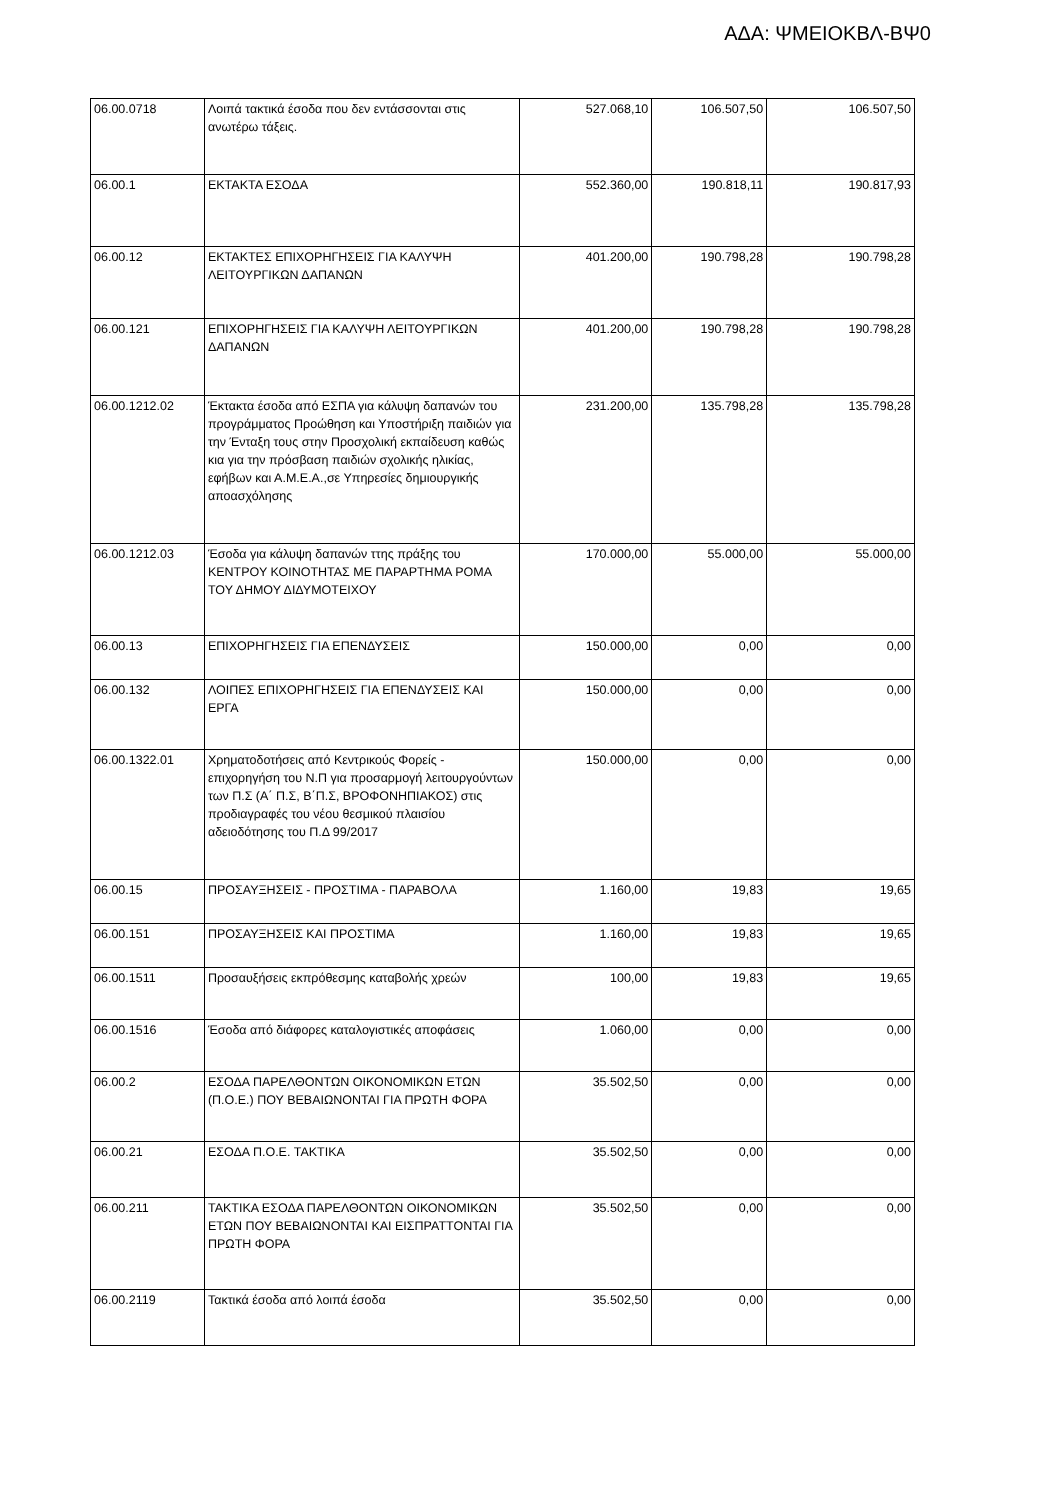ΑΔΑ: ΨΜΕΙΟΚΒΛ-ΒΨ0
| 06.00.0718 | Λοιπά τακτικά έσοδα που δεν εντάσσονται στις ανωτέρω τάξεις. | 527.068,10 | 106.507,50 | 106.507,50 |
| 06.00.1 | ΕΚΤΑΚΤΑ ΕΣΟΔΑ | 552.360,00 | 190.818,11 | 190.817,93 |
| 06.00.12 | ΕΚΤΑΚΤΕΣ ΕΠΙΧΟΡΗΓΗΣΕΙΣ ΓΙΑ ΚΑΛΥΨΗ ΛΕΙΤΟΥΡΓΙΚΩΝ ΔΑΠΑΝΩΝ | 401.200,00 | 190.798,28 | 190.798,28 |
| 06.00.121 | ΕΠΙΧΟΡΗΓΗΣΕΙΣ ΓΙΑ ΚΑΛΥΨΗ ΛΕΙΤΟΥΡΓΙΚΩΝ ΔΑΠΑΝΩΝ | 401.200,00 | 190.798,28 | 190.798,28 |
| 06.00.1212.02 | Έκτακτα έσοδα από ΕΣΠΑ για κάλυψη δαπανών του προγράμματος Προώθηση και Υποστήριξη παιδιών για την Ένταξη τους στην Προσχολική εκπαίδευση καθώς κια για την πρόσβαση παιδιών σχολικής ηλικίας, εφήβων και Α.Μ.Ε.Α.,σε Υπηρεσίες δημιουργικής αποασχόλησης | 231.200,00 | 135.798,28 | 135.798,28 |
| 06.00.1212.03 | Έσοδα για κάλυψη δαπανών ττης πράξης του ΚΕΝΤΡΟΥ ΚΟΙΝΟΤΗΤΑΣ ΜΕ ΠΑΡΑΡΤΗΜΑ ΡΟΜΑ ΤΟΥ ΔΗΜΟΥ ΔΙΔΥΜΟΤΕΙΧΟΥ | 170.000,00 | 55.000,00 | 55.000,00 |
| 06.00.13 | ΕΠΙΧΟΡΗΓΗΣΕΙΣ ΓΙΑ ΕΠΕΝΔΥΣΕΙΣ | 150.000,00 | 0,00 | 0,00 |
| 06.00.132 | ΛΟΙΠΕΣ ΕΠΙΧΟΡΗΓΗΣΕΙΣ ΓΙΑ ΕΠΕΝΔΥΣΕΙΣ ΚΑΙ ΕΡΓΑ | 150.000,00 | 0,00 | 0,00 |
| 06.00.1322.01 | Χρηματοδοτήσεις από Κεντρικούς Φορείς - επιχορηγήση του Ν.Π για προσαρμογή λειτουργούντων των Π.Σ (Α΄ Π.Σ, Β΄Π.Σ, ΒΡΟΦΟΝΗΠΙΑΚΟΣ) στις προδιαγραφές του νέου θεσμικού πλαισίου αδειοδότησης του Π.Δ 99/2017 | 150.000,00 | 0,00 | 0,00 |
| 06.00.15 | ΠΡΟΣΑΥΞΗΣΕΙΣ - ΠΡΟΣΤΙΜΑ - ΠΑΡΑΒΟΛΑ | 1.160,00 | 19,83 | 19,65 |
| 06.00.151 | ΠΡΟΣΑΥΞΗΣΕΙΣ ΚΑΙ ΠΡΟΣΤΙΜΑ | 1.160,00 | 19,83 | 19,65 |
| 06.00.1511 | Προσαυξήσεις εκπρόθεσμης καταβολής χρεών | 100,00 | 19,83 | 19,65 |
| 06.00.1516 | Έσοδα από διάφορες καταλογιστικές αποφάσεις | 1.060,00 | 0,00 | 0,00 |
| 06.00.2 | ΕΣΟΔΑ ΠΑΡΕΛΘΟΝΤΩΝ ΟΙΚΟΝΟΜΙΚΩΝ ΕΤΩΝ (Π.Ο.Ε.) ΠΟΥ ΒΕΒΑΙΩΝΟΝΤΑΙ ΓΙΑ ΠΡΩΤΗ ΦΟΡΑ | 35.502,50 | 0,00 | 0,00 |
| 06.00.21 | ΕΣΟΔΑ Π.Ο.Ε. ΤΑΚΤΙΚΑ | 35.502,50 | 0,00 | 0,00 |
| 06.00.211 | ΤΑΚΤΙΚΑ ΕΣΟΔΑ ΠΑΡΕΛΘΟΝΤΩΝ ΟΙΚΟΝΟΜΙΚΩΝ ΕΤΩΝ ΠΟΥ ΒΕΒΑΙΩΝΟΝΤΑΙ ΚΑΙ ΕΙΣΠΡΑΤΤΟΝΤΑΙ ΓΙΑ ΠΡΩΤΗ ΦΟΡΑ | 35.502,50 | 0,00 | 0,00 |
| 06.00.2119 | Τακτικά έσοδα από λοιπά έσοδα | 35.502,50 | 0,00 | 0,00 |